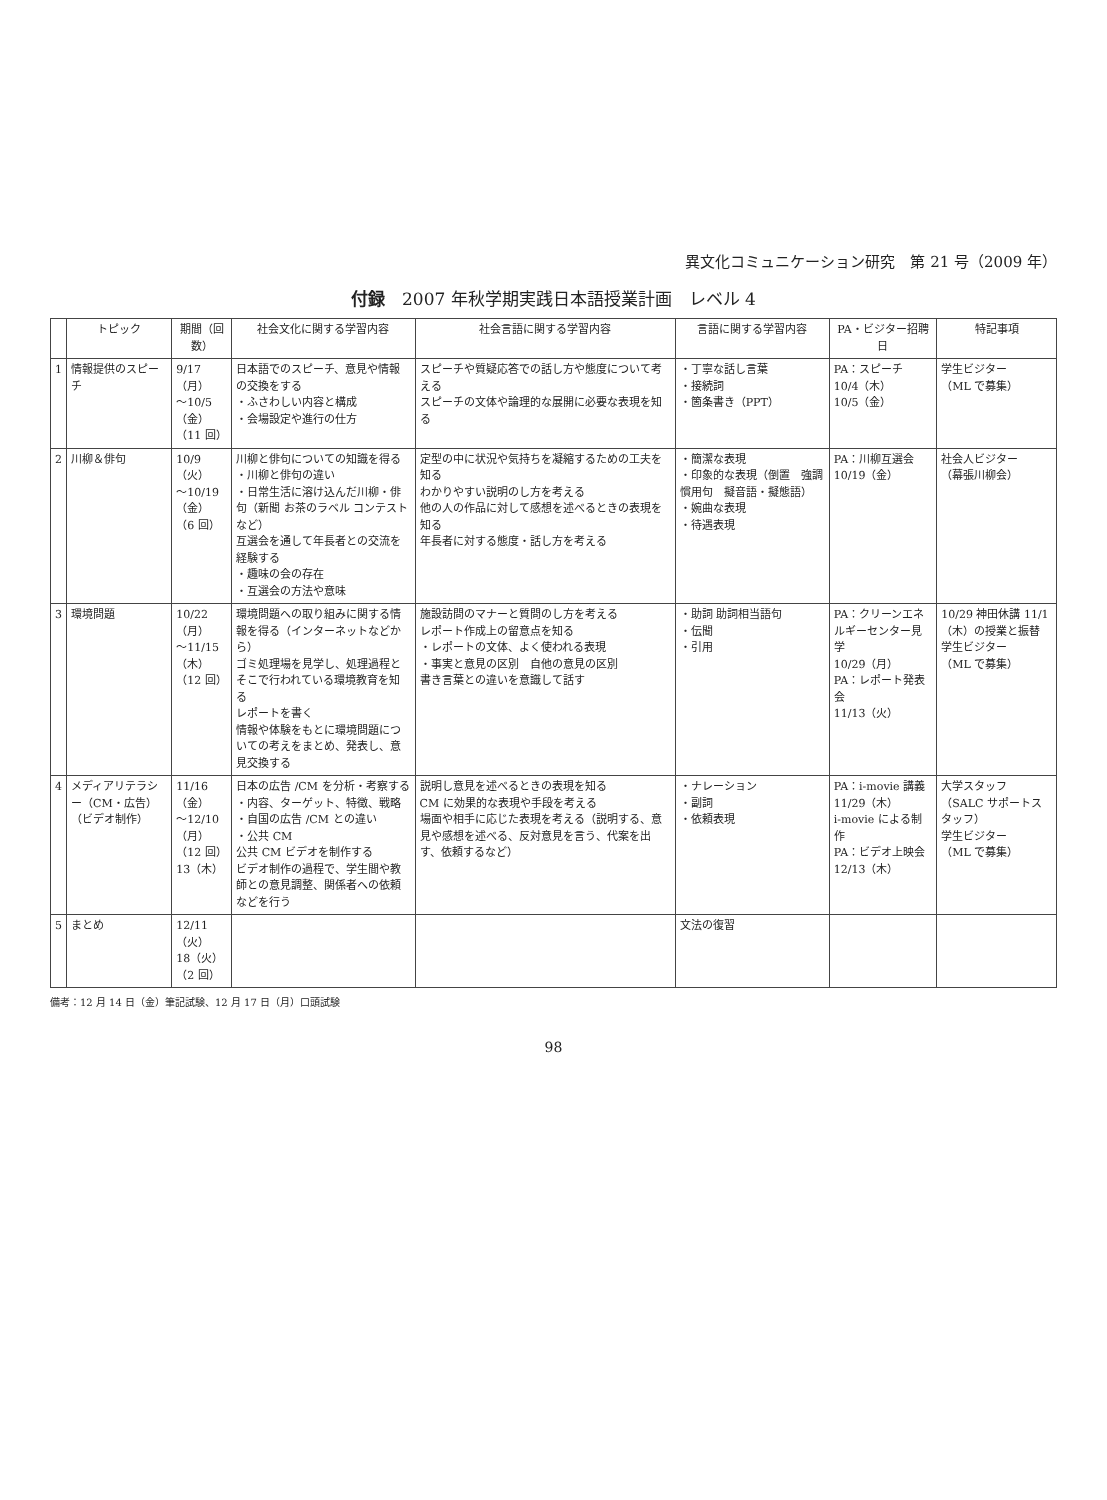異文化コミュニケーション研究　第 21 号（2009 年）
付録　2007 年秋学期実践日本語授業計画　レベル 4
| | トピック | 期間（回数） | 社会文化に関する学習内容 | 社会言語に関する学習内容 | 言語に関する学習内容 | PA・ビジター招聘日 | 特記事項 |
| --- | --- | --- | --- | --- | --- | --- | --- |
| 1 | 情報提供のスピーチ | 9/17（月） 〜10/5（金） （11 回） | 日本語でのスピーチ、意見や情報の交換をする ・ふさわしい内容と構成 ・会場設定や進行の仕方 | スピーチや質疑応答での話し方や態度について考える スピーチの文体や論理的な展開に必要な表現を知る | ・丁寧な話し言葉 ・接続詞 ・箇条書き（PPT） | PA：スピーチ 10/4（木） 10/5（金） | 学生ビジター （ML で募集） |
| 2 | 川柳＆俳句 | 10/9（火） 〜10/19（金） （6 回） | 川柳と俳句についての知識を得る ・川柳と俳句の違い ・日常生活に溶け込んだ川柳・俳句（新聞 お茶のラベル コンテストなど） 互選会を通して年長者との交流を経験する ・趣味の会の存在 ・互選会の方法や意味 | 定型の中に状況や気持ちを凝縮するための工夫を知る わかりやすい説明のし方を考える 他の人の作品に対して感想を述べるときの表現を知る 年長者に対する態度・話し方を考える | ・簡潔な表現 ・印象的な表現（倒置 強調 慣用句 擬音語・擬態語） ・婉曲な表現 ・待遇表現 | PA：川柳互選会 10/19（金） | 社会人ビジター （幕張川柳会） |
| 3 | 環境問題 | 10/22（月） 〜11/15（木） （12 回） | 環境問題への取り組みに関する情報を得る（インターネットなどから） ゴミ処理場を見学し、処理過程とそこで行われている環境教育を知る レポートを書く 情報や体験をもとに環境問題についての考えをまとめ、発表し、意見交換する | 施設訪問のマナーと質問のし方を考える レポート作成上の留意点を知る ・レポートの文体、よく使われる表現 ・事実と意見の区別 自他の意見の区別 書き言葉との違いを意識して話す | ・助詞 助詞相当語句 ・伝聞 ・引用 | PA：クリーンエネルギーセンター見学 10/29（月） PA：レポート発表会 11/13（火） | 10/29 神田休講 11/1（木）の授業と振替 学生ビジター （ML で募集） |
| 4 | メディアリテラシー（CM・広告） （ビデオ制作） | 11/16（金） 〜12/10（月） （12 回） 13（木） | 日本の広告 /CM を分析・考察する ・内容、ターゲット、特徴、戦略 ・自国の広告 /CM との違い ・公共 CM 公共 CM ビデオを制作する ビデオ制作の過程で、学生間や教師との意見調整、関係者への依頼などを行う | 説明し意見を述べるときの表現を知る CM に効果的な表現や手段を考える 場面や相手に応じた表現を考える（説明する、意見や感想を述べる、反対意見を言う、代案を出す、依頼するなど） | ・ナレーション ・副詞 ・依頼表現 | PA：i-movie 講義 11/29（木） i-movie による制作 PA：ビデオ上映会 12/13（木） | 大学スタッフ （SALC サポートスタッフ） 学生ビジター （ML で募集） |
| 5 | まとめ | 12/11（火） 18（火） （2 回） | | | 文法の復習 | | |
備考：12 月 14 日（金）筆記試験、12 月 17 日（月）口頭試験
98